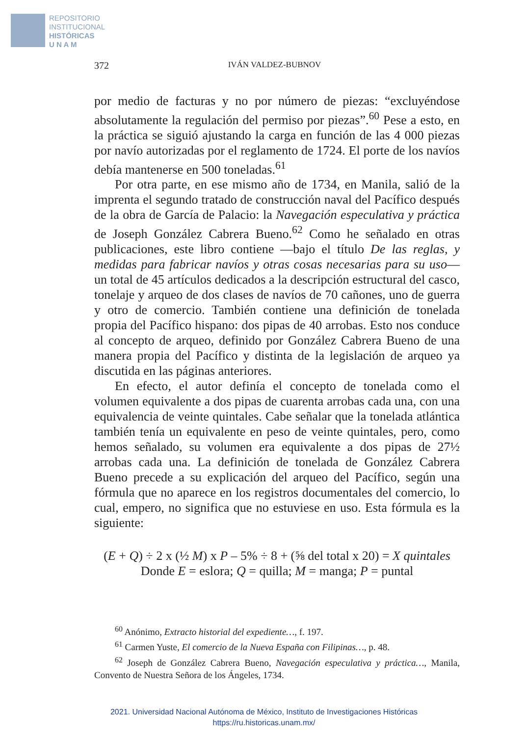REPOSITORIO
INSTITUCIONAL
HISTÓRICAS
U N A M
372 IVÁN VALDEZ-BUBNOV
por medio de facturas y no por número de piezas: “excluyéndose absolutamente la regulación del permiso por piezas”.<sup>60</sup> Pese a esto, en la práctica se siguió ajustando la carga en función de las 4 000 piezas por navío autorizadas por el reglamento de 1724. El porte de los navíos debía mantenerse en 500 toneladas.<sup>61</sup>
Por otra parte, en ese mismo año de 1734, en Manila, salió de la imprenta el segundo tratado de construcción naval del Pacífico después de la obra de García de Palacio: la Navegación especulativa y práctica de Joseph González Cabrera Bueno.<sup>62</sup> Como he señalado en otras publicaciones, este libro contiene —bajo el título De las reglas, y medidas para fabricar navíos y otras cosas necesarias para su uso— un total de 45 artículos dedicados a la descripción estructural del casco, tonelaje y arqueo de dos clases de navíos de 70 cañones, uno de guerra y otro de comercio. También contiene una definición de tonelada propia del Pacífico hispano: dos pipas de 40 arrobas. Esto nos conduce al concepto de arqueo, definido por González Cabrera Bueno de una manera propia del Pacífico y distinta de la legislación de arqueo ya discutida en las páginas anteriores.
En efecto, el autor definía el concepto de tonelada como el volumen equivalente a dos pipas de cuarenta arrobas cada una, con una equivalencia de veinte quintales. Cabe señalar que la tonelada atlántica también tenía un equivalente en peso de veinte quintales, pero, como hemos señalado, su volumen era equivalente a dos pipas de 27½ arrobas cada una. La definición de tonelada de González Cabrera Bueno precede a su explicación del arqueo del Pacífico, según una fórmula que no aparece en los registros documentales del comercio, lo cual, empero, no significa que no estuviese en uso. Esta fórmula es la siguiente:
(E + Q) ÷ 2 x (½ M) x P – 5% ÷ 8 + (⅝ del total x 20) = X quintales
Donde E = eslora; Q = quilla; M = manga; P = puntal
<sup>60</sup> Anónimo, Extracto historial del expediente…, f. 197.
<sup>61</sup> Carmen Yuste, El comercio de la Nueva España con Filipinas…, p. 48.
<sup>62</sup> Joseph de González Cabrera Bueno, Navegación especulativa y práctica…, Manila, Convento de Nuestra Señora de los Ángeles, 1734.
2021. Universidad Nacional Autónoma de México, Instituto de Investigaciones Históricas
https://ru.historicas.unam.mx/